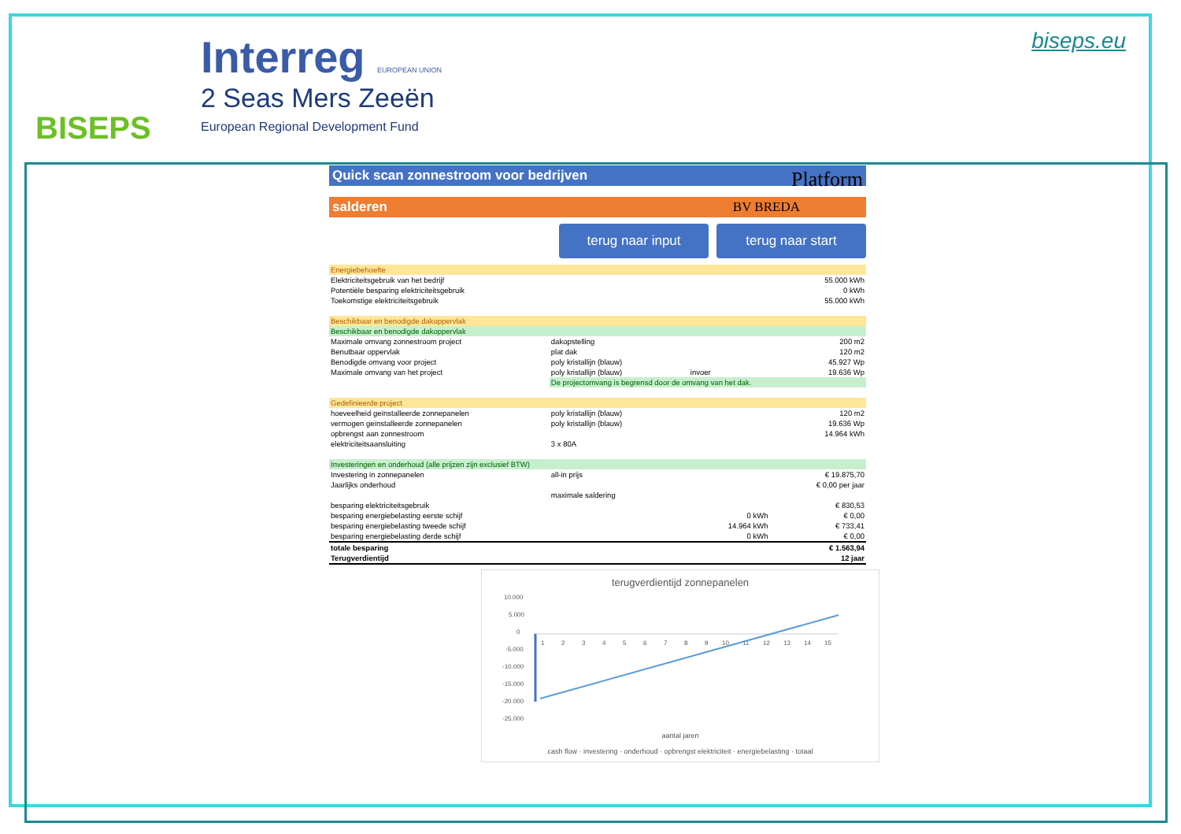BISEPS
Interreg EUROPEAN UNION
2 Seas Mers Zeeën
European Regional Development Fund
biseps.eu
Quick scan zonnestroom voor bedrijven Platform
salderen BV BREDA
terug naar input terug naar start
| Energiebehoefte | | | |
| Elektriciteitsgebruik van het bedrijf | | | 55.000 kWh |
| Potentiële besparing elektriciteitsgebruik | | | 0 kWh |
| Toekomstige elektriciteitsgebruik | | | 55.000 kWh |
| Beschikbaar en benodigde dakoppervlak | | | |
| Beschikbaar en benodigde dakoppervlak | | | |
| Maximale omvang zonnestroom project | dakopstelling | | 200 m2 |
| Benutbaar oppervlak | plat dak | | 120 m2 |
| Benodigde omvang voor project | poly kristallijn (blauw) | | 45.927 Wp |
| Maximale omvang van het project | poly kristallijn (blauw) | invoer | 19.636 Wp |
| | De projectomvang is begrensd door de omvang van het dak. | | |
| Gedefinieerde project | | | |
| hoeveelheid geïnstalleerde zonnepanelen | poly kristallijn (blauw) | | 120 m2 |
| vermogen geïnstalleerde zonnepanelen | poly kristallijn (blauw) | | 19.636 Wp |
| opbrengst aan zonnestroom | | | 14.964 kWh |
| elektriciteitsaansluiting | 3 x 80A | | |
| Investeringen en onderhoud (alle prijzen zijn exclusief BTW) | | | |
| Investering in zonnepanelen | all-in prijs | | € 19.875,70 |
| Jaarlijks onderhoud | | | € 0,00 per jaar |
| | maximale saldering | | |
| besparing elektriciteitsgebruik | | | € 830,53 |
| besparing energiebelasting eerste schijf | | 0 kWh | € 0,00 |
| besparing energiebelasting tweede schijf | | 14.964 kWh | € 733,41 |
| besparing energiebelasting derde schijf | | 0 kWh | € 0,00 |
| totale besparing | | | € 1.563,94 |
| Terugverdientijd | | | 12 jaar |
terugverdientijd zonnepanelen
10.000
5.000
0
-5.000
-10.000
-15.000
-20.000
-25.000
1
2
3
4
5
6
7
8
9
10
11
12
13
14
15
aantal jaren
cash flow · investering · onderhoud · opbrengst elektriciteit · energiebelasting · totaal